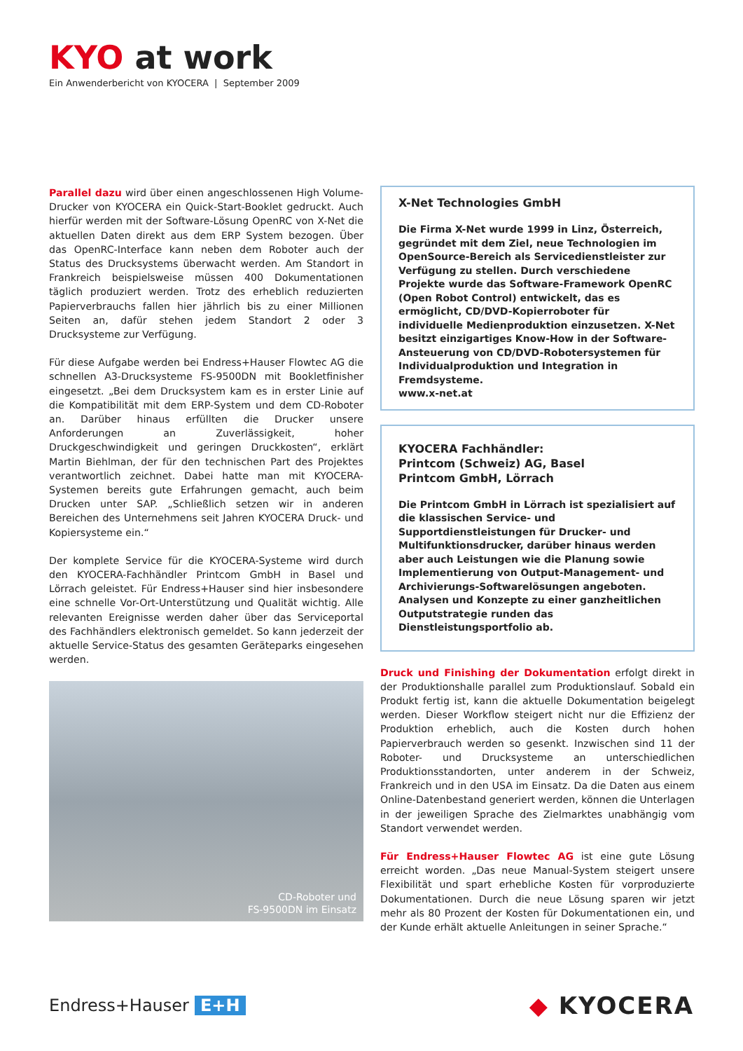KYO at work
Ein Anwenderbericht von KYOCERA | September 2009
Parallel dazu wird über einen angeschlossenen High Volume-Drucker von KYOCERA ein Quick-Start-Booklet gedruckt. Auch hierfür werden mit der Software-Lösung OpenRC von X-Net die aktuellen Daten direkt aus dem ERP System bezogen. Über das OpenRC-Interface kann neben dem Roboter auch der Status des Drucksystems überwacht werden. Am Standort in Frankreich beispielsweise müssen 400 Dokumentationen täglich produziert werden. Trotz des erheblich reduzierten Papierverbrauchs fallen hier jährlich bis zu einer Millionen Seiten an, dafür stehen jedem Standort 2 oder 3 Drucksysteme zur Verfügung.
Für diese Aufgabe werden bei Endress+Hauser Flowtec AG die schnellen A3-Drucksysteme FS-9500DN mit Bookletfinisher eingesetzt. „Bei dem Drucksystem kam es in erster Linie auf die Kompatibilität mit dem ERP-System und dem CD-Roboter an. Darüber hinaus erfüllten die Drucker unsere Anforderungen an Zuverlässigkeit, hoher Druckgeschwindigkeit und geringen Druckkosten“, erklärt Martin Biehlman, der für den technischen Part des Projektes verantwortlich zeichnet. Dabei hatte man mit KYOCERA-Systemen bereits gute Erfahrungen gemacht, auch beim Drucken unter SAP. „Schließlich setzen wir in anderen Bereichen des Unternehmens seit Jahren KYOCERA Druck- und Kopiersysteme ein.“
Der komplete Service für die KYOCERA-Systeme wird durch den KYOCERA-Fachhändler Printcom GmbH in Basel und Lörrach geleistet. Für Endress+Hauser sind hier insbesondere eine schnelle Vor-Ort-Unterstützung und Qualität wichtig. Alle relevanten Ereignisse werden daher über das Serviceportal des Fachhändlers elektronisch gemeldet. So kann jederzeit der aktuelle Service-Status des gesamten Geräteparks eingesehen werden.
CD-Roboter und
FS-9500DN im Einsatz
X-Net Technologies GmbH
Die Firma X-Net wurde 1999 in Linz, Österreich, gegründet mit dem Ziel, neue Technologien im OpenSource-Bereich als Servicedienstleister zur Verfügung zu stellen. Durch verschiedene Projekte wurde das Software-Framework OpenRC (Open Robot Control) entwickelt, das es ermöglicht, CD/DVD-Kopierroboter für individuelle Medienproduktion einzusetzen. X-Net besitzt einzigartiges Know-How in der Software-Ansteuerung von CD/DVD-Robotersystemen für Individualproduktion und Integration in Fremdsysteme.
www.x-net.at
KYOCERA Fachhändler:
Printcom (Schweiz) AG, Basel
Printcom GmbH, Lörrach
Die Printcom GmbH in Lörrach ist spezialisiert auf die klassischen Service- und Supportdienstleistungen für Drucker- und Multifunktionsdrucker, darüber hinaus werden aber auch Leistungen wie die Planung sowie Implementierung von Output-Management- und Archivierungs-Softwarelösungen angeboten. Analysen und Konzepte zu einer ganzheitlichen Outputstrategie runden das Dienstleistungsportfolio ab.
Druck und Finishing der Dokumentation erfolgt direkt in der Produktionshalle parallel zum Produktionslauf. Sobald ein Produkt fertig ist, kann die aktuelle Dokumentation beigelegt werden. Dieser Workflow steigert nicht nur die Effizienz der Produktion erheblich, auch die Kosten durch hohen Papierverbrauch werden so gesenkt. Inzwischen sind 11 der Roboter- und Drucksysteme an unterschiedlichen Produktionsstandorten, unter anderem in der Schweiz, Frankreich und in den USA im Einsatz. Da die Daten aus einem Online-Datenbestand generiert werden, können die Unterlagen in der jeweiligen Sprache des Zielmarktes unabhängig vom Standort verwendet werden.
Für Endress+Hauser Flowtec AG ist eine gute Lösung erreicht worden. „Das neue Manual-System steigert unsere Flexibilität und spart erhebliche Kosten für vorproduzierte Dokumentationen. Durch die neue Lösung sparen wir jetzt mehr als 80 Prozent der Kosten für Dokumentationen ein, und der Kunde erhält aktuelle Anleitungen in seiner Sprache.“
Endress+Hauser E+H
◆ KYOCERA